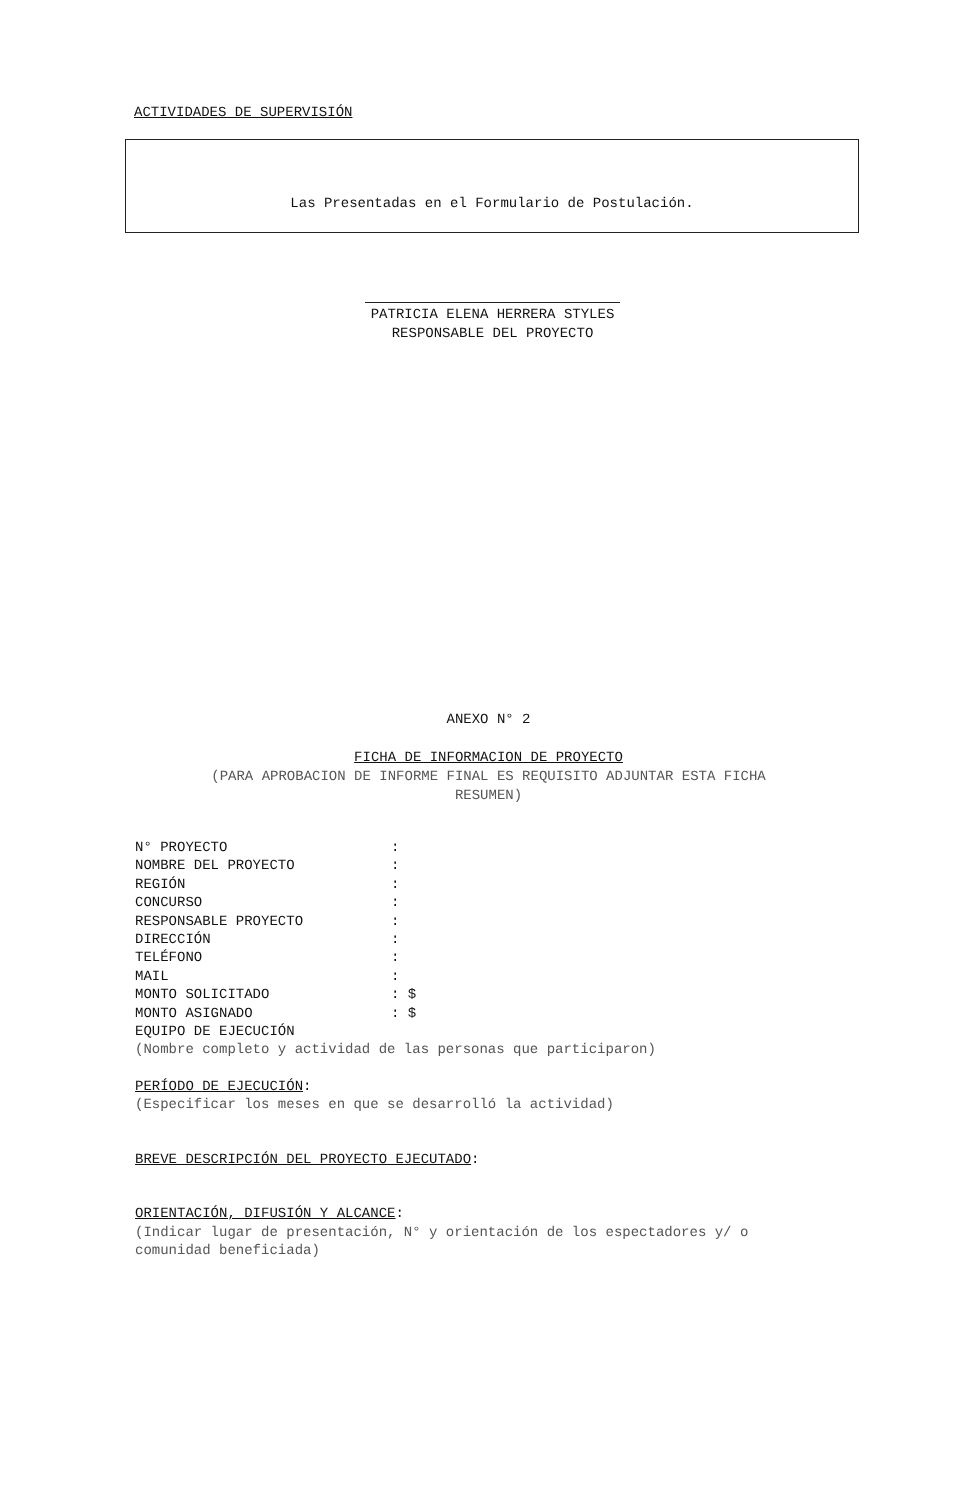ACTIVIDADES DE SUPERVISIÓN
Las Presentadas en el Formulario de Postulación.
PATRICIA ELENA HERRERA STYLES
RESPONSABLE DEL PROYECTO
ANEXO N° 2
FICHA DE INFORMACION DE PROYECTO
(PARA APROBACION DE INFORME FINAL ES REQUISITO ADJUNTAR ESTA FICHA
RESUMEN)
N° PROYECTO:
NOMBRE DEL PROYECTO:
REGIÓN:
CONCURSO:
RESPONSABLE PROYECTO:
DIRECCIÓN:
TELÉFONO:
MAIL:
MONTO SOLICITADO: $
MONTO ASIGNADO: $
EQUIPO DE EJECUCIÓN
(Nombre completo y actividad de las personas que participaron)
PERÍODO DE EJECUCIÓN:
(Especificar los meses en que se desarrolló la actividad)
BREVE DESCRIPCIÓN DEL PROYECTO EJECUTADO:
ORIENTACIÓN, DIFUSIÓN Y ALCANCE:
(Indicar lugar de presentación, N° y orientación de los espectadores y/ o
comunidad beneficiada)